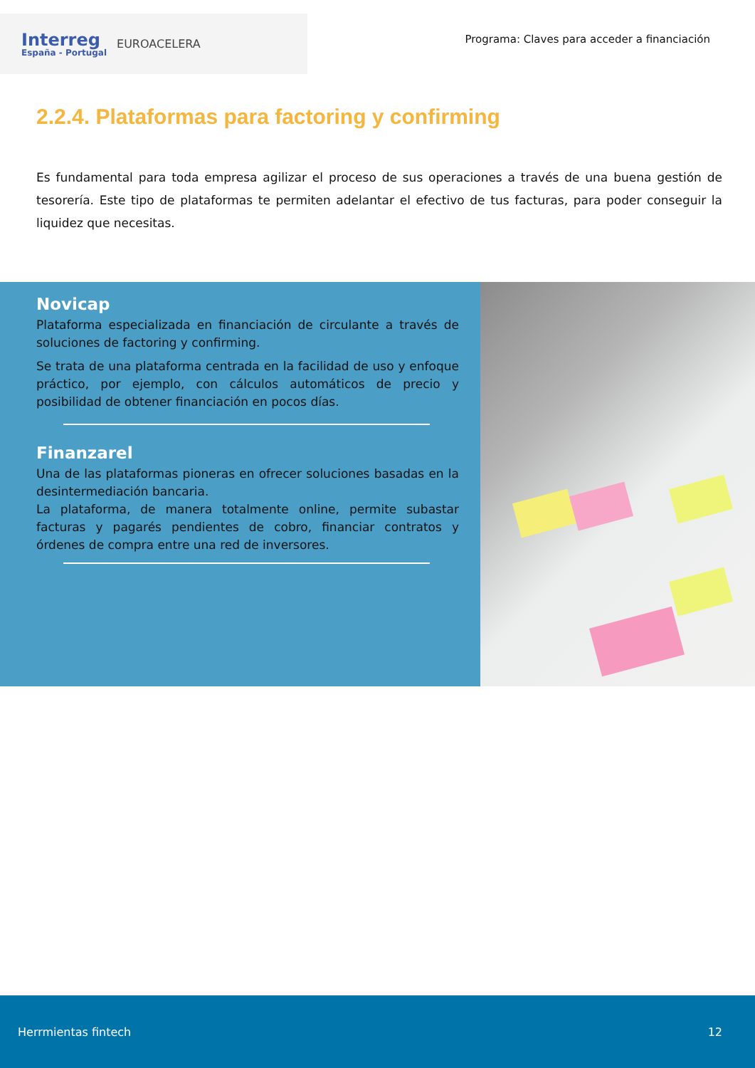Interreg
España - Portugal
EUROACELERA
Programa: Claves para acceder a financiación
2.2.4. Plataformas para factoring y confirming
Es fundamental para toda empresa agilizar el proceso de sus operaciones a través de una buena gestión de tesorería. Este tipo de plataformas te permiten adelantar el efectivo de tus facturas, para poder conseguir la liquidez que necesitas.
Novicap
Plataforma especializada en financiación de circulante a través de soluciones de factoring y confirming.
Se trata de una plataforma centrada en la facilidad de uso y enfoque práctico, por ejemplo, con cálculos automáticos de precio y posibilidad de obtener financiación en pocos días.
Finanzarel
Una de las plataformas pioneras en ofrecer soluciones basadas en la desintermediación bancaria.
La plataforma, de manera totalmente online, permite subastar facturas y pagarés pendientes de cobro, financiar contratos y órdenes de compra entre una red de inversores.
Herrmientas fintech 12